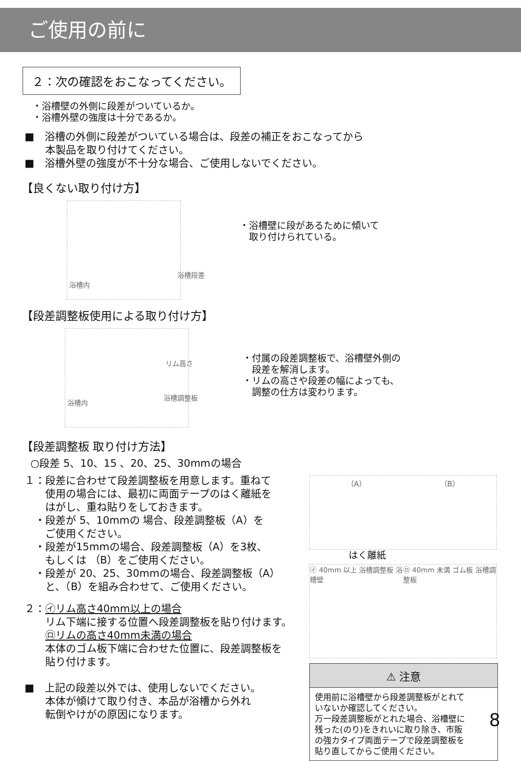ご使用の前に
２：次の確認をおこなってください。
・浴槽壁の外側に段差がついているか。
・浴槽外壁の強度は十分であるか。
■　浴槽の外側に段差がついている場合は、段差の補正をおこなってから
　　本製品を取り付けてください。
■　浴槽外壁の強度が不十分な場合、ご使用しないでください。
【良くない取り付け方】
浴槽内
浴槽段差
・浴槽壁に段があるために傾いて
　取り付けられている。
【段差調整板使用による取り付け方】
リム高さ
浴槽内
浴槽調整板
・付属の段差調整板で、浴槽壁外側の
　段差を解消します。
・リムの高さや段差の幅によっても、
　調整の仕方は変わります。
【段差調整板 取り付け方法】
○段差 5、10、15 、20、25、30mmの場合
１：段差に合わせて段差調整板を用意します。重ねて
　　使用の場合には、最初に両面テープのはく離紙を
　　はがし、重ね貼りをしておきます。
　・段差が 5、10mmの 場合、段差調整板（A）を
　　ご使用ください。
　・段差が15mmの場合、段差調整板（A）を3枚、
　　もしくは （B）をご使用ください。
　・段差が 20、25、30mmの場合、段差調整板（A）
　　と、（B）を組み合わせて、ご使用ください。
２：㋑リム高さ40mm以上の場合
　　リム下端に接する位置へ段差調整板を貼り付けます。
　　㋺リムの高さ40mm未満の場合
　　本体のゴム板下端に合わせた位置に、段差調整板を
　　貼り付けます。
■　上記の段差以外では、使用しないでください。
　　本体が傾けて取り付き、本品が浴槽から外れ
　　転倒やけがの原因になります。
（A） （B）
はく離紙
㋑ 40mm 以上 浴槽調整板 浴槽壁 ㋺ 40mm 未満 ゴム板 浴槽調整板
⚠ 注意
使用前に浴槽壁から段差調整板がとれて
いないか確認してください。
万一段差調整板がとれた場合、浴槽壁に
残った(のり)をきれいに取り除き、市販
の強カタイプ両面テープで段差調整板を
貼り直してからご使用ください。
8